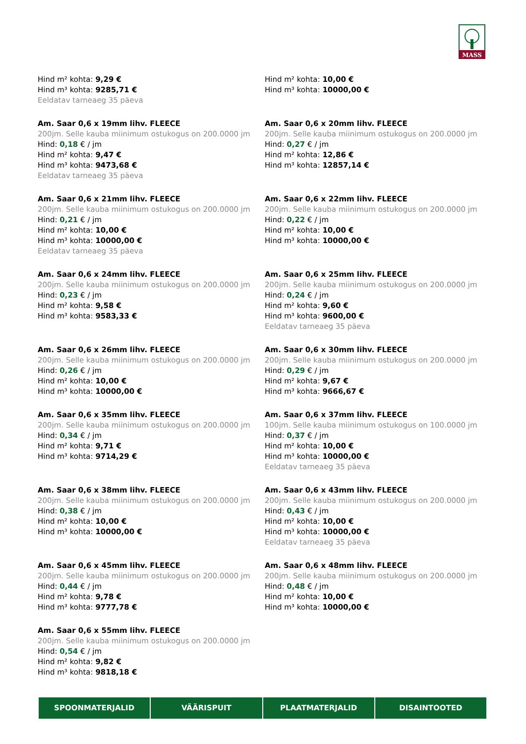MASS
Hind m² kohta: 9,29 €
Hind m³ kohta: 9285,71 €
Eeldatav tarneaeg 35 päeva
Hind m² kohta: 10,00 €
Hind m³ kohta: 10000,00 €
Am. Saar 0,6 x 19mm lihv. FLEECE
200jm. Selle kauba miinimum ostukogus on 200.0000 jm
Hind: 0,18 € / jm
Hind m² kohta: 9,47 €
Hind m³ kohta: 9473,68 €
Eeldatav tarneaeg 35 päeva
Am. Saar 0,6 x 20mm lihv. FLEECE
200jm. Selle kauba miinimum ostukogus on 200.0000 jm
Hind: 0,27 € / jm
Hind m² kohta: 12,86 €
Hind m³ kohta: 12857,14 €
Am. Saar 0,6 x 21mm lihv. FLEECE
200jm. Selle kauba miinimum ostukogus on 200.0000 jm
Hind: 0,21 € / jm
Hind m² kohta: 10,00 €
Hind m³ kohta: 10000,00 €
Eeldatav tarneaeg 35 päeva
Am. Saar 0,6 x 22mm lihv. FLEECE
200jm. Selle kauba miinimum ostukogus on 200.0000 jm
Hind: 0,22 € / jm
Hind m² kohta: 10,00 €
Hind m³ kohta: 10000,00 €
Am. Saar 0,6 x 24mm lihv. FLEECE
200jm. Selle kauba miinimum ostukogus on 200.0000 jm
Hind: 0,23 € / jm
Hind m² kohta: 9,58 €
Hind m³ kohta: 9583,33 €
Am. Saar 0,6 x 25mm lihv. FLEECE
200jm. Selle kauba miinimum ostukogus on 200.0000 jm
Hind: 0,24 € / jm
Hind m² kohta: 9,60 €
Hind m³ kohta: 9600,00 €
Eeldatav tarneaeg 35 päeva
Am. Saar 0,6 x 26mm lihv. FLEECE
200jm. Selle kauba miinimum ostukogus on 200.0000 jm
Hind: 0,26 € / jm
Hind m² kohta: 10,00 €
Hind m³ kohta: 10000,00 €
Am. Saar 0,6 x 30mm lihv. FLEECE
200jm. Selle kauba miinimum ostukogus on 200.0000 jm
Hind: 0,29 € / jm
Hind m² kohta: 9,67 €
Hind m³ kohta: 9666,67 €
Am. Saar 0,6 x 35mm lihv. FLEECE
200jm. Selle kauba miinimum ostukogus on 200.0000 jm
Hind: 0,34 € / jm
Hind m² kohta: 9,71 €
Hind m³ kohta: 9714,29 €
Am. Saar 0,6 x 37mm lihv. FLEECE
100jm. Selle kauba miinimum ostukogus on 100.0000 jm
Hind: 0,37 € / jm
Hind m² kohta: 10,00 €
Hind m³ kohta: 10000,00 €
Eeldatav tarneaeg 35 päeva
Am. Saar 0,6 x 38mm lihv. FLEECE
200jm. Selle kauba miinimum ostukogus on 200.0000 jm
Hind: 0,38 € / jm
Hind m² kohta: 10,00 €
Hind m³ kohta: 10000,00 €
Am. Saar 0,6 x 43mm lihv. FLEECE
200jm. Selle kauba miinimum ostukogus on 200.0000 jm
Hind: 0,43 € / jm
Hind m² kohta: 10,00 €
Hind m³ kohta: 10000,00 €
Eeldatav tarneaeg 35 päeva
Am. Saar 0,6 x 45mm lihv. FLEECE
200jm. Selle kauba miinimum ostukogus on 200.0000 jm
Hind: 0,44 € / jm
Hind m² kohta: 9,78 €
Hind m³ kohta: 9777,78 €
Am. Saar 0,6 x 48mm lihv. FLEECE
200jm. Selle kauba miinimum ostukogus on 200.0000 jm
Hind: 0,48 € / jm
Hind m² kohta: 10,00 €
Hind m³ kohta: 10000,00 €
Am. Saar 0,6 x 55mm lihv. FLEECE
200jm. Selle kauba miinimum ostukogus on 200.0000 jm
Hind: 0,54 € / jm
Hind m² kohta: 9,82 €
Hind m³ kohta: 9818,18 €
SPOONMATERJALID VÄÄRISPUIT PLAATMATERJALID DISAINTOOTED